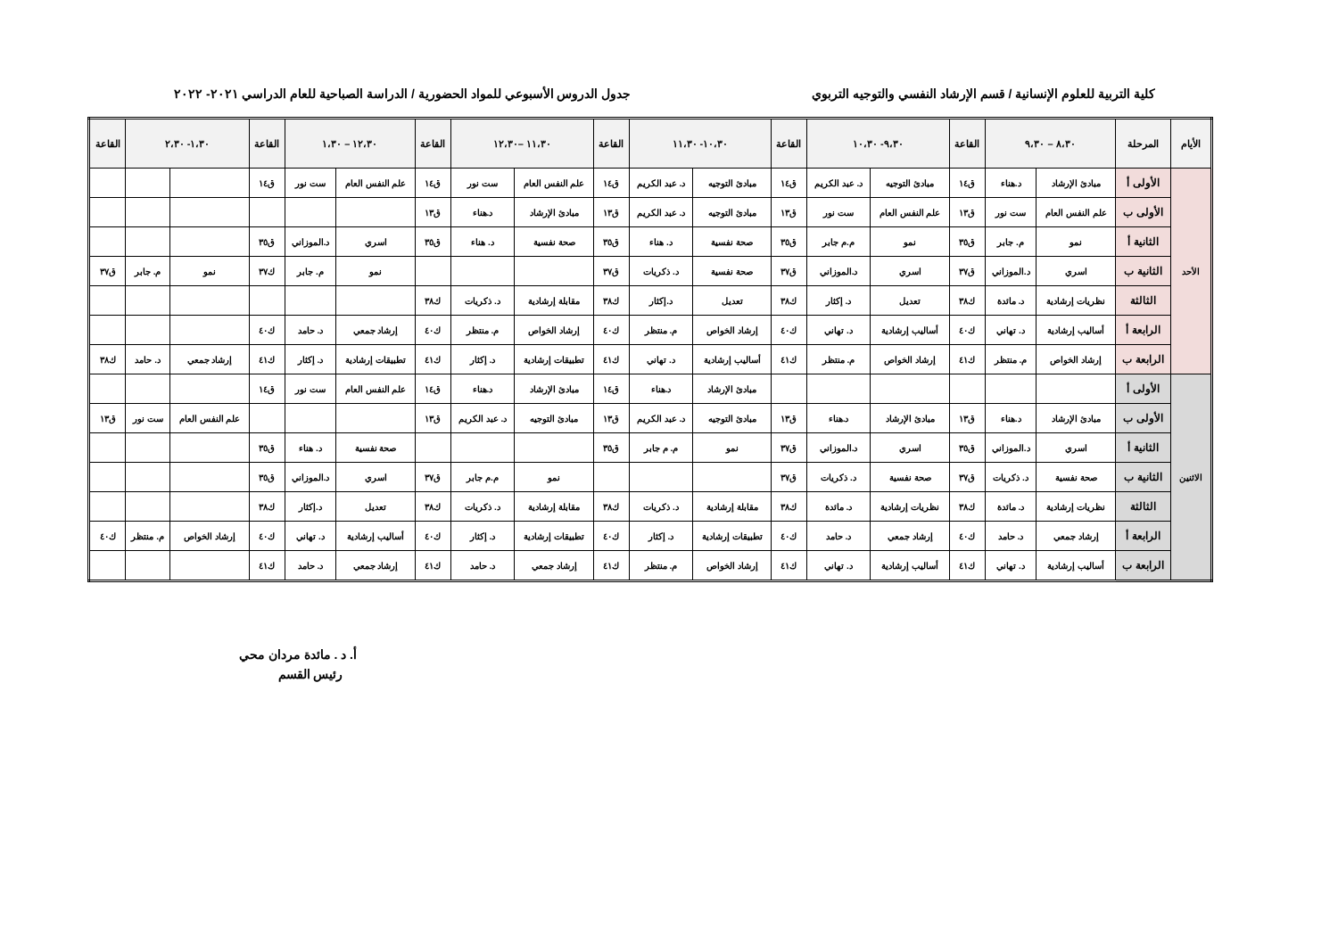كلية التربية للعلوم الإنسانية / قسم الإرشاد النفسي والتوجيه التربوي جدول الدروس الأسبوعي للمواد الحضورية / الدراسة الصباحية للعام الدراسي ٢٠٢١- ٢٠٢٢
| الأيام | المرحلة | ٨،٣٠ – ٩،٣٠ | | القاعة | ٩،٣٠- ١٠،٣٠ | | القاعة | ١٠،٣٠- ١١،٣٠ | | القاعة | ١١،٣٠ –١٢،٣٠ | | القاعة | ١٢،٣٠ – ١،٣٠ | | القاعة | ١،٣٠- ٢،٣٠ | | القاعة |
| --- | --- | --- | --- | --- | --- | --- | --- | --- | --- | --- | --- | --- | --- | --- | --- | --- | --- | --- | --- |
| الأحد | الأولى أ | مبادئ الإرشاد | د.هناء | ق١٤ | مبادئ التوجيه | د. عبد الكريم | ق١٤ | مبادئ التوجيه | د. عبد الكريم | ق١٤ | علم النفس العام | ست نور | ق١٤ | علم النفس العام | ست نور | ق١٤ | | | |
| | الأولى ب | علم النفس العام | ست نور | ق١٣ | علم النفس العام | ست نور | ق١٣ | مبادئ التوجيه | د. عبد الكريم | ق١٣ | مبادئ الإرشاد | د.هناء | ق١٣ | | | | | | |
| | الثانية أ | نمو | م. جابر | ق٣٥ | نمو | م.م جابر | ق٣٥ | صحة نفسية | د. هناء | ق٣٥ | صحة نفسية | د. هناء | ق٣٥ | اسري | د.الموزاني | ق٣٥ | | | |
| | الثانية ب | اسري | د.الموزاني | ق٣٧ | اسري | د.الموزاني | ق٣٧ | صحة نفسية | د. ذكريات | ق٣٧ | | | | نمو | م. جابر | ك٣٧ | نمو | م. جابر | ق٣٧ |
| | الثالثة | نظريات إرشادية | د. مائدة | ك٣٨ | تعديل | د. إكثار | ك٣٨ | تعديل | د.إكثار | ك٣٨ | مقابلة إرشادية | د. ذكريات | ك٣٨ | | | | | | |
| | الرابعة أ | أساليب إرشادية | د. تهاني | ك٤٠ | أساليب إرشادية | د. تهاني | ك٤٠ | إرشاد الخواص | م. منتظر | ك٤٠ | إرشاد الخواص | م. منتظر | ك٤٠ | إرشاد جمعي | د. حامد | ك٤٠ | | | |
| | الرابعة ب | إرشاد الخواص | م. منتظر | ك٤١ | إرشاد الخواص | م. منتظر | ك٤١ | أساليب إرشادية | د. تهاني | ك٤١ | تطبيقات إرشادية | د. إكثار | ك٤١ | تطبيقات إرشادية | د. إكثار | ك٤١ | إرشاد جمعي | د. حامد | ك٣٨ |
| الاثنين | الأولى أ | | | | | | | مبادئ الإرشاد | د.هناء | ق١٤ | مبادئ الإرشاد | د.هناء | ق١٤ | علم النفس العام | ست نور | ق١٤ | | | |
| | الأولى ب | مبادئ الإرشاد | د.هناء | ق١٣ | مبادئ الإرشاد | د.هناء | ق١٣ | مبادئ التوجيه | د. عبد الكريم | ق١٣ | مبادئ التوجيه | د. عبد الكريم | ق١٣ | | | | علم النفس العام | ست نور | ق١٣ |
| | الثانية أ | اسري | د.الموزاني | ق٣٥ | اسري | د.الموزاني | ق٣٧ | نمو | م. م جابر | ق٣٥ | | | | صحة نفسية | د. هناء | ق٣٥ | | | |
| | الثانية ب | صحة نفسية | د. ذكريات | ق٣٧ | صحة نفسية | د. ذكريات | ق٣٧ | | | | نمو | م.م جابر | ق٣٧ | اسري | د.الموزاني | ق٣٥ | | | |
| | الثالثة | نظريات إرشادية | د. مائدة | ك٣٨ | نظريات إرشادية | د. مائدة | ك٣٨ | مقابلة إرشادية | د. ذكريات | ك٣٨ | مقابلة إرشادية | د. ذكريات | ك٣٨ | تعديل | د.إكثار | ك٣٨ | | | |
| | الرابعة أ | إرشاد جمعي | د. حامد | ك٤٠ | إرشاد جمعي | د. حامد | ك٤٠ | تطبيقات إرشادية | د. إكثار | ك٤٠ | تطبيقات إرشادية | د. إكثار | ك٤٠ | أساليب إرشادية | د. تهاني | ك٤٠ | إرشاد الخواص | م. منتظر | ك٤٠ |
| | الرابعة ب | أساليب إرشادية | د. تهاني | ك٤١ | أساليب إرشادية | د. تهاني | ك٤١ | إرشاد الخواص | م. منتظر | ك٤١ | إرشاد جمعي | د. حامد | ك٤١ | إرشاد جمعي | د. حامد | ك٤١ | | | |
أ. د . مائدة مردان محي
رئيس القسم